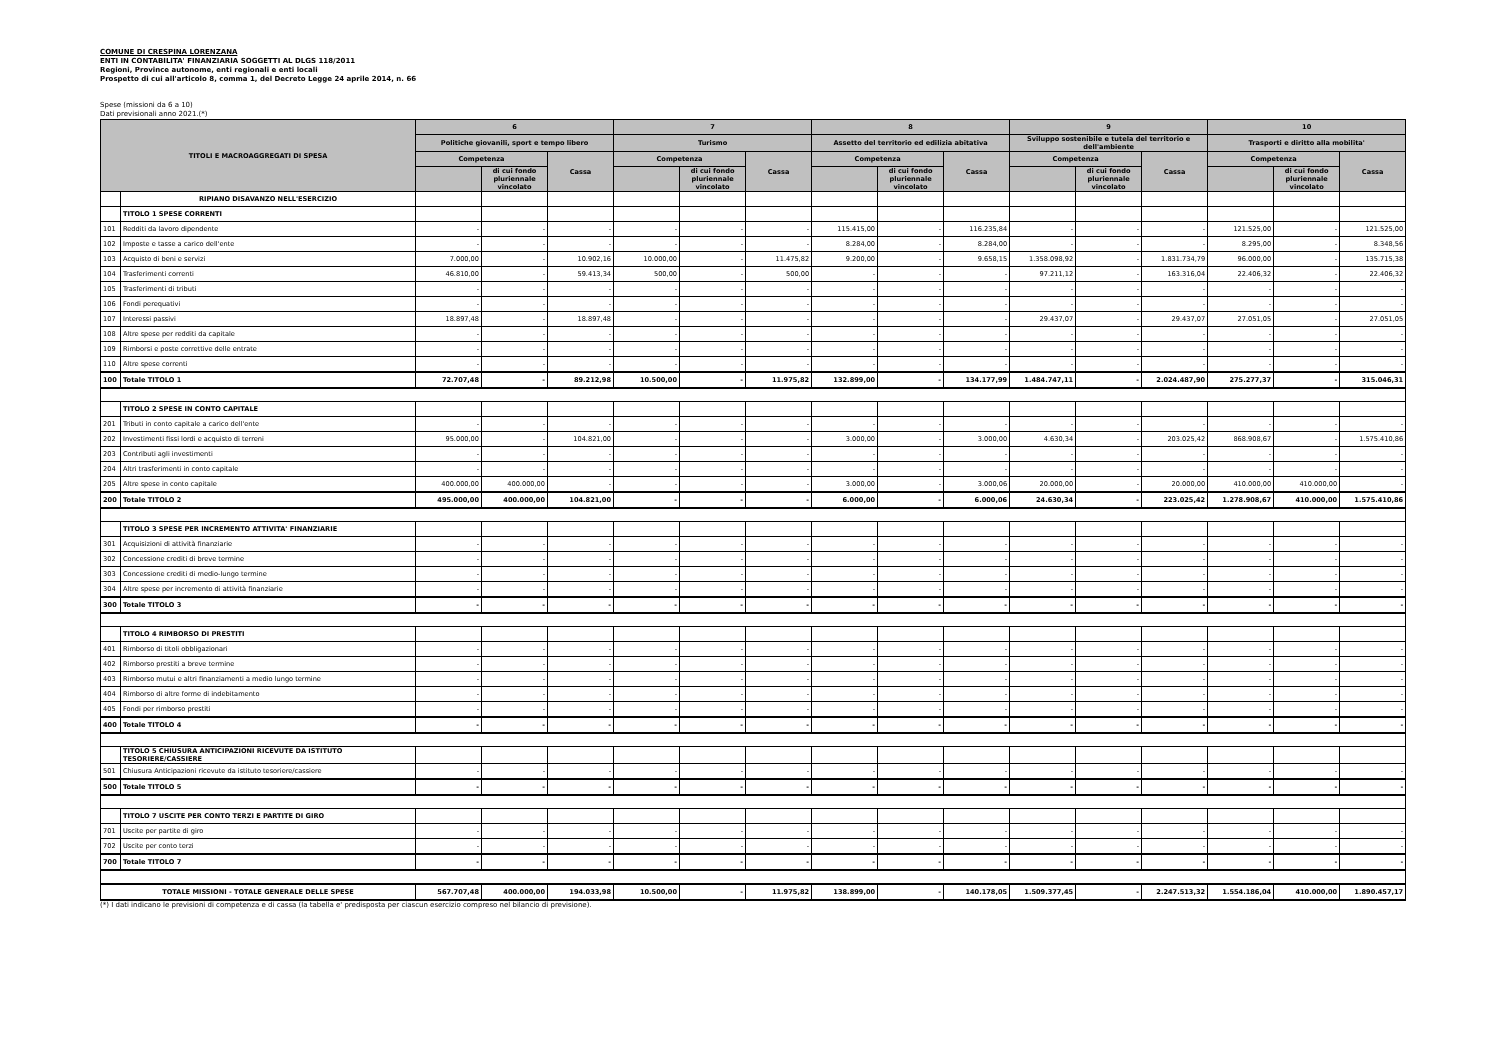COMUNE DI CRESPINA LORENZANA
ENTI IN CONTABILITA' FINANZIARIA SOGGETTI AL DLGS 118/2011
Regioni, Province autonome, enti regionali e enti locali
Prospetto di cui all'articolo 8, comma 1, del Decreto Legge 24 aprile 2014, n. 66
Spese (missioni da 6 a 10)
Dati previsionali anno 2021.(*)
| TITOLI E MACROAGGREGATI DI SPESA | | 6 | | | 7 | | | 8 | | | 9 | | | 10 | | |
| --- | --- | --- | --- | --- | --- | --- | --- | --- | --- | --- | --- | --- | --- | --- | --- | --- |
| | | Politiche giovanili, sport e tempo libero | | | Turismo | | | Assetto del territorio ed edilizia abitativa | | | Sviluppo sostenibile e tutela del territorio e dell'ambiente | | | Trasporti e diritto alla mobilita' | | |
| | | Competenza | | Cassa | Competenza | | Cassa | Competenza | | Cassa | Competenza | | Cassa | Competenza | | Cassa |
| | | | di cui fondo pluriennale vincolato | | | di cui fondo pluriennale vincolato | | | di cui fondo pluriennale vincolato | | | di cui fondo pluriennale vincolato | | | di cui fondo pluriennale vincolato | |
| | RIPIANO DISAVANZO NELL'ESERCIZIO | | | | | | | | | | | | | | | |
| | TITOLO 1 SPESE CORRENTI | | | | | | | | | | | | | | | |
| 101 | Redditi da lavoro dipendente | - | - | - | - | - | - | 115.415,00 | - | 116.235,84 | - | - | - | 121.525,00 | - | 121.525,00 |
| 102 | Imposte e tasse a carico dell'ente | - | - | - | - | - | - | 8.284,00 | - | 8.284,00 | - | - | - | 8.295,00 | - | 8.348,56 |
| 103 | Acquisto di beni e servizi | 7.000,00 | - | 10.902,16 | 10.000,00 | - | 11.475,82 | 9.200,00 | - | 9.658,15 | 1.358.098,92 | - | 1.831.734,79 | 96.000,00 | - | 135.715,38 |
| 104 | Trasferimenti correnti | 46.810,00 | - | 59.413,34 | 500,00 | - | 500,00 | - | - | - | 97.211,12 | - | 163.316,04 | 22.406,32 | - | 22.406,32 |
| 105 | Trasferimenti di tributi | - | - | - | - | - | - | - | - | - | - | - | - | - | - | - |
| 106 | Fondi perequativi | - | - | - | - | - | - | - | - | - | - | - | - | - | - | - |
| 107 | Interessi passivi | 18.897,48 | - | 18.897,48 | - | - | - | - | - | - | 29.437,07 | - | 29.437,07 | 27.051,05 | - | 27.051,05 |
| 108 | Altre spese per redditi da capitale | - | - | - | - | - | - | - | - | - | - | - | - | - | - | - |
| 109 | Rimborsi e poste correttive delle entrate | - | - | - | - | - | - | - | - | - | - | - | - | - | - | - |
| 110 | Altre spese correnti | - | - | - | - | - | - | - | - | - | - | - | - | - | - | - |
| 100 | Totale TITOLO 1 | 72.707,48 | - | 89.212,98 | 10.500,00 | - | 11.975,82 | 132.899,00 | - | 134.177,99 | 1.484.747,11 | - | 2.024.487,90 | 275.277,37 | - | 315.046,31 |
| | TITOLO 2 SPESE IN CONTO CAPITALE | | | | | | | | | | | | | | | |
| 201 | Tributi in conto capitale a carico dell'ente | - | - | - | - | - | - | - | - | - | - | - | - | - | - | - |
| 202 | Investimenti fissi lordi e acquisto di terreni | 95.000,00 | - | 104.821,00 | - | - | - | 3.000,00 | - | 3.000,00 | 4.630,34 | - | 203.025,42 | 868.908,67 | - | 1.575.410,86 |
| 203 | Contributi agli investimenti | - | - | - | - | - | - | - | - | - | - | - | - | - | - | - |
| 204 | Altri trasferimenti in conto capitale | - | - | - | - | - | - | - | - | - | - | - | - | - | - | - |
| 205 | Altre spese in conto capitale | 400.000,00 | 400.000,00 | - | - | - | - | 3.000,00 | - | 3.000,06 | 20.000,00 | - | 20.000,00 | 410.000,00 | 410.000,00 | - |
| 200 | Totale TITOLO 2 | 495.000,00 | 400.000,00 | 104.821,00 | - | - | - | 6.000,00 | - | 6.000,06 | 24.630,34 | - | 223.025,42 | 1.278.908,67 | 410.000,00 | 1.575.410,86 |
| | TITOLO 3 SPESE PER INCREMENTO ATTIVITA' FINANZIARIE | | | | | | | | | | | | | | | |
| 301 | Acquisizioni di attività finanziarie | - | - | - | - | - | - | - | - | - | - | - | - | - | - | - |
| 302 | Concessione crediti di breve termine | - | - | - | - | - | - | - | - | - | - | - | - | - | - | - |
| 303 | Concessione crediti di medio-lungo termine | - | - | - | - | - | - | - | - | - | - | - | - | - | - | - |
| 304 | Altre spese per incremento di attività finanziarie | - | - | - | - | - | - | - | - | - | - | - | - | - | - | - |
| 300 | Totale TITOLO 3 | - | - | - | - | - | - | - | - | - | - | - | - | - | - | - |
| | TITOLO 4 RIMBORSO DI PRESTITI | | | | | | | | | | | | | | | |
| 401 | Rimborso di titoli obbligazionari | - | - | - | - | - | - | - | - | - | - | - | - | - | - | - |
| 402 | Rimborso prestiti a breve termine | - | - | - | - | - | - | - | - | - | - | - | - | - | - | - |
| 403 | Rimborso mutui e altri finanziamenti a medio lungo termine | - | - | - | - | - | - | - | - | - | - | - | - | - | - | - |
| 404 | Rimborso di altre forme di indebitamento | - | - | - | - | - | - | - | - | - | - | - | - | - | - | - |
| 405 | Fondi per rimborso prestiti | - | - | - | - | - | - | - | - | - | - | - | - | - | - | - |
| 400 | Totale TITOLO 4 | - | - | - | - | - | - | - | - | - | - | - | - | - | - | - |
| | TITOLO 5 CHIUSURA ANTICIPAZIONI RICEVUTE DA ISTITUTO TESORIERE/CASSIERE | | | | | | | | | | | | | | | |
| 501 | Chiusura Anticipazioni ricevute da istituto tesoriere/cassiere | - | - | - | - | - | - | - | - | - | - | - | - | - | - | - |
| 500 | Totale TITOLO 5 | - | - | - | - | - | - | - | - | - | - | - | - | - | - | - |
| | TITOLO 7 USCITE PER CONTO TERZI E PARTITE DI GIRO | | | | | | | | | | | | | | | |
| 701 | Uscite per partite di giro | - | - | - | - | - | - | - | - | - | - | - | - | - | - | - |
| 702 | Uscite per conto terzi | - | - | - | - | - | - | - | - | - | - | - | - | - | - | - |
| 700 | Totale TITOLO 7 | - | - | - | - | - | - | - | - | - | - | - | - | - | - | - |
| TOTALE MISSIONI - TOTALE GENERALE DELLE SPESE | | 567.707,48 | 400.000,00 | 194.033,98 | 10.500,00 | - | 11.975,82 | 138.899,00 | - | 140.178,05 | 1.509.377,45 | - | 2.247.513,32 | 1.554.186,04 | 410.000,00 | 1.890.457,17 |
(*) I dati indicano le previsioni di competenza e di cassa (la tabella e' predisposta per ciascun esercizio compreso nel bilancio di previsione).